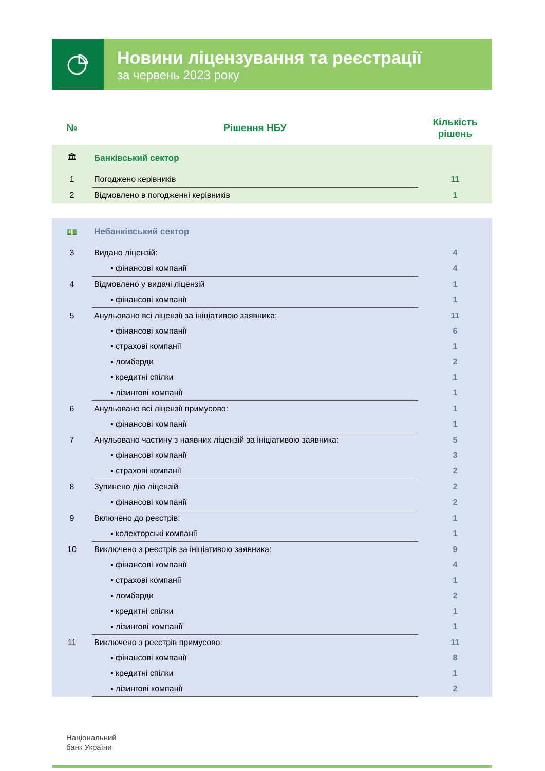Новини ліцензування та реєстрації
за червень 2023 року
| № | Рішення НБУ | Кількість рішень |
| --- | --- | --- |
| 🏛 | Банківський сектор | |
| 1 | Погоджено керівників | 11 |
| 2 | Відмовлено в погодженні керівників | 1 |
| 💵 | Небанківський сектор | |
| 3 | Видано ліцензій: | 4 |
| | ▪ фінансові компанії | 4 |
| 4 | Відмовлено у видачі ліцензій | 1 |
| | ▪ фінансові компанії | 1 |
| 5 | Анульовано всі ліцензії за ініціативою заявника: | 11 |
| | ▪ фінансові компанії | 6 |
| | ▪ страхові компанії | 1 |
| | ▪ ломбарди | 2 |
| | ▪ кредитні спілки | 1 |
| | ▪ лізингові компанії | 1 |
| 6 | Анульовано всі ліцензії примусово: | 1 |
| | ▪ фінансові компанії | 1 |
| 7 | Анульовано частину з наявних ліцензій за ініціативою заявника: | 5 |
| | ▪ фінансові компанії | 3 |
| | ▪ страхові компанії | 2 |
| 8 | Зупинено дію ліцензій | 2 |
| | ▪ фінансові компанії | 2 |
| 9 | Включено до реєстрів: | 1 |
| | ▪ колекторські компанії | 1 |
| 10 | Виключено з реєстрів за ініціативою заявника: | 9 |
| | ▪ фінансові компанії | 4 |
| | ▪ страхові компанії | 1 |
| | ▪ ломбарди | 2 |
| | ▪ кредитні спілки | 1 |
| | ▪ лізингові компанії | 1 |
| 11 | Виключено з реєстрів примусово: | 11 |
| | ▪ фінансові компанії | 8 |
| | ▪ кредитні спілки | 1 |
| | ▪ лізингові компанії | 2 |
Національний
банк України